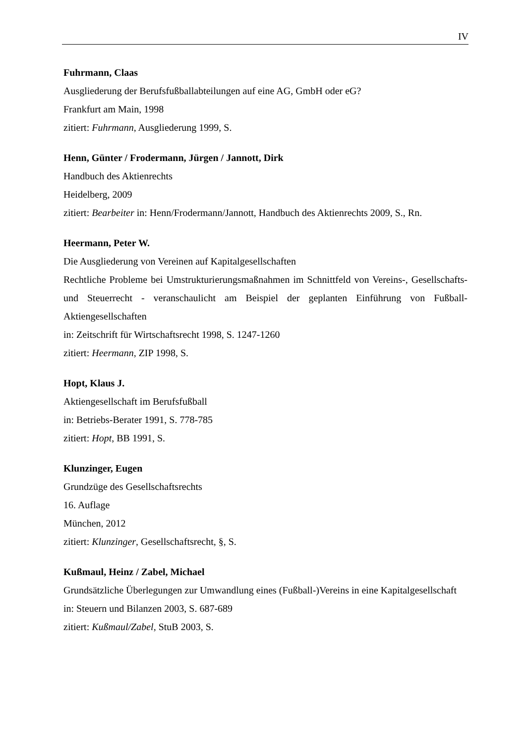IV
Fuhrmann, Claas
Ausgliederung der Berufsfußballabteilungen auf eine AG, GmbH oder eG?
Frankfurt am Main, 1998
zitiert: Fuhrmann, Ausgliederung 1999, S.
Henn, Günter / Frodermann, Jürgen / Jannott, Dirk
Handbuch des Aktienrechts
Heidelberg, 2009
zitiert: Bearbeiter in: Henn/Frodermann/Jannott, Handbuch des Aktienrechts 2009, S., Rn.
Heermann, Peter W.
Die Ausgliederung von Vereinen auf Kapitalgesellschaften
Rechtliche Probleme bei Umstrukturierungsmaßnahmen im Schnittfeld von Vereins-, Gesellschafts- und Steuerrecht - veranschaulicht am Beispiel der geplanten Einführung von Fußball-Aktiengesellschaften
in: Zeitschrift für Wirtschaftsrecht 1998, S. 1247-1260
zitiert: Heermann, ZIP 1998, S.
Hopt, Klaus J.
Aktiengesellschaft im Berufsfußball
in: Betriebs-Berater 1991, S. 778-785
zitiert: Hopt, BB 1991, S.
Klunzinger, Eugen
Grundzüge des Gesellschaftsrechts
16. Auflage
München, 2012
zitiert: Klunzinger, Gesellschaftsrecht, §, S.
Kußmaul, Heinz / Zabel, Michael
Grundsätzliche Überlegungen zur Umwandlung eines (Fußball-)Vereins in eine Kapitalgesellschaft
in: Steuern und Bilanzen 2003, S. 687-689
zitiert: Kußmaul/Zabel, StuB 2003, S.